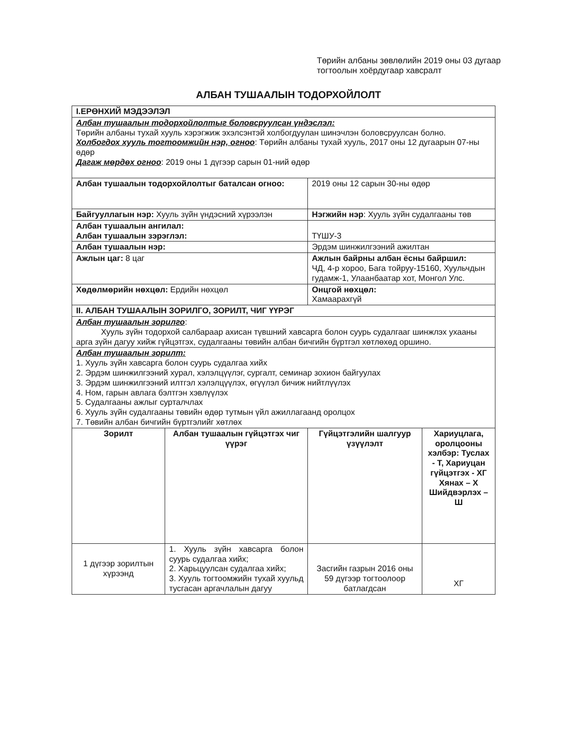Төрийн албаны зөвлөлийн 2019 оны 03 дугаар тогтоолын хоёрдугаар хавсралт
АЛБАН ТУШААЛЫН ТОДОРХОЙЛОЛТ
| I.ЕРӨНХИЙ МЭДЭЭЛЭЛ | | | |
| Албан тушаалын тодорхойлолтыг боловсруулсан үндэслэл: Төрийн албаны тухай хууль хэрэгжиж эхэлсэнтэй холбогдуулан шинэчлэн боловсруулсан болно. Холбогдох хууль тогтоомжийн нэр, огноо : Төрийн албаны тухай хууль, 2017 оны 12 дугаарын 07-ны өдөр Дагаж мөрдөх огноо : 2019 оны 1 дүгээр сарын 01-ний өдөр | | | |
| Албан тушаалын тодорхойлолтыг баталсан огноо: | | 2019 оны 12 сарын 30-ны өдөр | |
| Байгууллагын нэр: Хууль зүйн үндэсний хүрээлэн | | Нэгжийн нэр : Хууль зүйн судалгааны төв | |
| Албан тушаалын ангилал: Албан тушаалын зэрэглэл: | | ТҮШУ-3 | |
| Албан тушаалын нэр: | | Эрдэм шинжилгээний ажилтан | |
| Ажлын цаг: 8 цаг | | Ажлын байрны албан ёсны байршил: ЧД, 4-р хороо, Бага тойруу-15160, Хуульчдын гудамж-1, Улаанбаатар хот, Монгол Улс. | |
| Хөдөлмөрийн нөхцөл: Ердийн нөхцөл | | Онцгой нөхцөл: Хамаарахгүй | |
| II. АЛБАН ТУШААЛЫН ЗОРИЛГО, ЗОРИЛТ, ЧИГ ҮҮРЭГ | | | |
| Албан тушаалын зорилго : Хууль зүйн тодорхой салбараар ахисан түвшний хавсарга болон суурь судалгааг шинжлэх ухааны арга зүйн дагуу хийж гүйцэтгэх, судалгааны төвийн албан бичгийн бүртгэл хөтлөхөд оршино. | | | |
| Албан тушаалын зорилт: 1. Хууль зүйн хавсарга болон суурь судалгаа хийх 2. Эрдэм шинжилгээний хурал, хэлэлцүүлэг, сургалт, семинар зохион байгуулах 3. Эрдэм шинжилгээний илтгэл хэлэлцүүлэх, өгүүлэл бичиж нийтлүүлэх 4. Ном, гарын авлага бэлтгэн хэвлүүлэх 5. Судалгааны ажлыг сурталчлах 6. Хууль зүйн судалгааны төвийн өдөр тутмын үйл ажиллагаанд оролцох 7. Төвийн албан бичгийн бүртгэлийг хөтлөх | | | |
| Зорилт | Албан тушаалын гүйцэтгэх чиг үүрэг | Гүйцэтгэлийн шалгуур үзүүлэлт | Хариуцлага, оролцооны хэлбэр: Туслах - Т, Хариуцан гүйцэтгэх - ХГ Хянах – Х Шийдвэрлэх – Ш |
| 1 дүгээр зорилтын хүрээнд | 1. Хууль зүйн хавсарга болон суурь судалгаа хийх; 2. Харьцуулсан судалгаа хийх; 3. Хууль тогтоомжийн тухай хуульд тусгасан аргачлалын дагуу | Засгийн газрын 2016 оны 59 дүгээр тогтоолоор батлагдсан | ХГ |